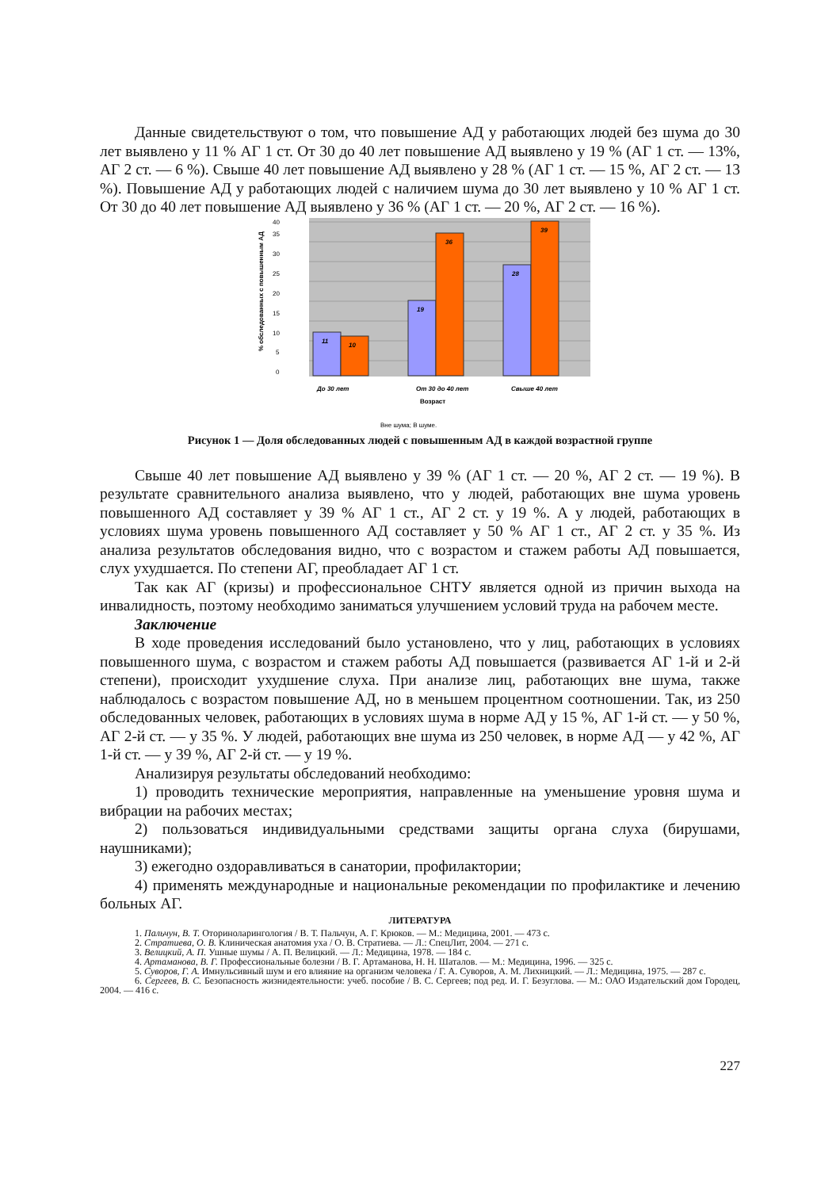Данные свидетельствуют о том, что повышение АД у работающих людей без шума до 30 лет выявлено у 11 % АГ 1 ст. От 30 до 40 лет повышение АД выявлено у 19 % (АГ 1 ст. — 13%, АГ 2 ст. — 6 %). Свыше 40 лет повышение АД выявлено у 28 % (АГ 1 ст. — 15 %, АГ 2 ст. — 13 %). Повышение АД у работающих людей с наличием шума до 30 лет выявлено у 10 % АГ 1 ст. От 30 до 40 лет повышение АД выявлено у 36 % (АГ 1 ст. — 20 %, АГ 2 ст. — 16 %).
0
5
10
15
20
25
30
35
40
% обследованных с повышенным АД
11
10
19
36
28
39
До 30 лет
От 30 до 40 лет
Свыше 40 лет
Возраст
Вне шума; В шуме.
Рисунок 1 — Доля обследованных людей с повышенным АД в каждой возрастной группе
Свыше 40 лет повышение АД выявлено у 39 % (АГ 1 ст. — 20 %, АГ 2 ст. — 19 %). В результате сравнительного анализа выявлено, что у людей, работающих вне шума уровень повышенного АД составляет у 39 % АГ 1 ст., АГ 2 ст. у 19 %. А у людей, работающих в условиях шума уровень повышенного АД составляет у 50 % АГ 1 ст., АГ 2 ст. у 35 %. Из анализа результатов обследования видно, что с возрастом и стажем работы АД повышается, слух ухудшается. По степени АГ, преобладает АГ 1 ст.
Так как АГ (кризы) и профессиональное СНТУ является одной из причин выхода на инвалидность, поэтому необходимо заниматься улучшением условий труда на рабочем месте.
Заключение
В ходе проведения исследований было установлено, что у лиц, работающих в условиях повышенного шума, с возрастом и стажем работы АД повышается (развивается АГ 1-й и 2-й степени), происходит ухудшение слуха. При анализе лиц, работающих вне шума, также наблюдалось с возрастом повышение АД, но в меньшем процентном соотношении. Так, из 250 обследованных человек, работающих в условиях шума в норме АД у 15 %, АГ 1-й ст. — у 50 %, АГ 2-й ст. — у 35 %. У людей, работающих вне шума из 250 человек, в норме АД — у 42 %, АГ 1-й ст. — у 39 %, АГ 2-й ст. — у 19 %.
Анализируя результаты обследований необходимо:
1) проводить технические мероприятия, направленные на уменьшение уровня шума и вибрации на рабочих местах;
2) пользоваться индивидуальными средствами защиты органа слуха (бирушами, наушниками);
3) ежегодно оздоравливаться в санатории, профилактории;
4) применять международные и национальные рекомендации по профилактике и лечению больных АГ.
ЛИТЕРАТУРА
1. Пальчун, В. Т. Оториноларингология / В. Т. Пальчун, А. Г. Крюков. — М.: Медицина, 2001. — 473 с.
2. Стратиева, О. В. Клиническая анатомия уха / О. В. Стратиева. — Л.: СпецЛит, 2004. — 271 с.
3. Велицкий, А. П. Ушные шумы / А. П. Велицкий. — Л.: Медицина, 1978. — 184 с.
4. Артаманова, В. Г. Профессиональные болезни / В. Г. Артаманова, Н. Н. Шаталов. — М.: Медицина, 1996. — 325 с.
5. Суворов, Г. А. Имнульсивный шум и его влияние на организм человека / Г. А. Суворов, А. М. Лихницкий. — Л.: Медицина, 1975. — 287 с.
6. Сергеев, В. С. Безопасность жизнидеятельности: учеб. пособие / В. С. Сергеев; под ред. И. Г. Безуглова. — М.: ОАО Издательский дом Городец, 2004. — 416 с.
227